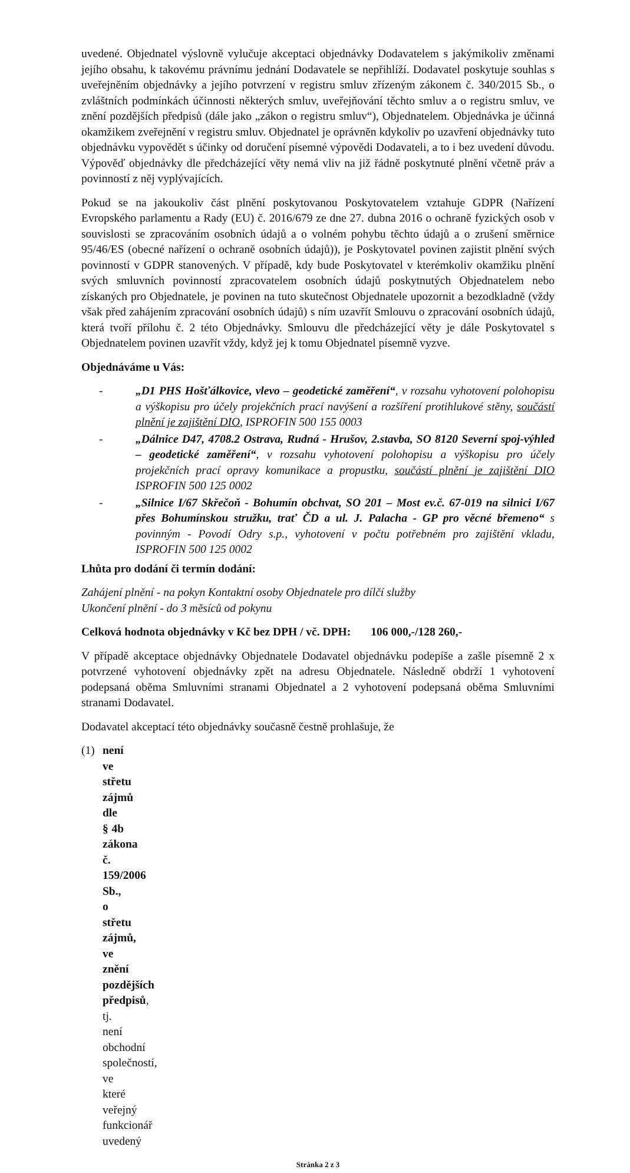uvedené. Objednatel výslovně vylučuje akceptaci objednávky Dodavatelem s jakýmikoliv změnami jejího obsahu, k takovému právnímu jednání Dodavatele se nepřihlíží. Dodavatel poskytuje souhlas s uveřejněním objednávky a jejího potvrzení v registru smluv zřízeným zákonem č. 340/2015 Sb., o zvláštních podmínkách účinnosti některých smluv, uveřejňování těchto smluv a o registru smluv, ve znění pozdějších předpisů (dále jako „zákon o registru smluv“), Objednatelem. Objednávka je účinná okamžikem zveřejnění v registru smluv. Objednatel je oprávněn kdykoliv po uzavření objednávky tuto objednávku vypovědět s účinky od doručení písemné výpovědi Dodavateli, a to i bez uvedení důvodu. Výpověď objednávky dle předcházející věty nemá vliv na již řádně poskytnuté plnění včetně práv a povinností z něj vyplývajících.
Pokud se na jakoukoliv část plnění poskytovanou Poskytovatelem vztahuje GDPR (Nařízení Evropského parlamentu a Rady (EU) č. 2016/679 ze dne 27. dubna 2016 o ochraně fyzických osob v souvislosti se zpracováním osobních údajů a o volném pohybu těchto údajů a o zrušení směrnice 95/46/ES (obecné nařízení o ochraně osobních údajů)), je Poskytovatel povinen zajistit plnění svých povinností v GDPR stanovených. V případě, kdy bude Poskytovatel v kterémkoliv okamžiku plnění svých smluvních povinností zpracovatelem osobních údajů poskytnutých Objednatelem nebo získaných pro Objednatele, je povinen na tuto skutečnost Objednatele upozornit a bezodkladně (vždy však před zahájením zpracování osobních údajů) s ním uzavřít Smlouvu o zpracování osobních údajů, která tvoří přílohu č. 2 této Objednávky. Smlouvu dle předcházející věty je dále Poskytovatel s Objednatelem povinen uzavřít vždy, když jej k tomu Objednatel písemně vyzve.
Objednáváme u Vás:
- „D1 PHS Hošťálkovice, vlevo – geodetické zaměření“, v rozsahu vyhotovení polohopisu a výškopisu pro účely projekčních prací navýšení a rozšíření protihlukové stěny, součástí plnění je zajištění DIO, ISPROFIN 500 155 0003
- „Dálnice D47, 4708.2 Ostrava, Rudná - Hrušov, 2.stavba, SO 8120 Severní spoj-výhled – geodetické zaměření“, v rozsahu vyhotovení polohopisu a výškopisu pro účely projekčních prací opravy komunikace a propustku, součástí plnění je zajištění DIO ISPROFIN 500 125 0002
- „Silnice I/67 Skřečoň - Bohumín obchvat, SO 201 – Most ev.č. 67-019 na silnici I/67 přes Bohumínskou stružku, trať ČD a ul. J. Palacha - GP pro věcné břemeno“ s povinným - Povodí Odry s.p., vyhotovení v počtu potřebném pro zajištění vkladu, ISPROFIN 500 125 0002
Lhůta pro dodání či termín dodání:
Zahájení plnění - na pokyn Kontaktní osoby Objednatele pro dílčí služby
Ukončení plnění - do 3 měsíců od pokynu
Celková hodnota objednávky v Kč bez DPH / vč. DPH: 106 000,-/128 260,-
V případě akceptace objednávky Objednatele Dodavatel objednávku podepíše a zašle písemně 2 x potvrzené vyhotovení objednávky zpět na adresu Objednatele. Následně obdrží 1 vyhotovení podepsaná oběma Smluvními stranami Objednatel a 2 vyhotovení podepsaná oběma Smluvními stranami Dodavatel.
Dodavatel akceptací této objednávky současně čestně prohlašuje, že
(1) není ve střetu zájmů dle § 4b zákona č. 159/2006 Sb., o střetu zájmů, ve znění pozdějších předpisů, tj. není obchodní společností, ve které veřejný funkcionář uvedený
Stránka 2 z 3